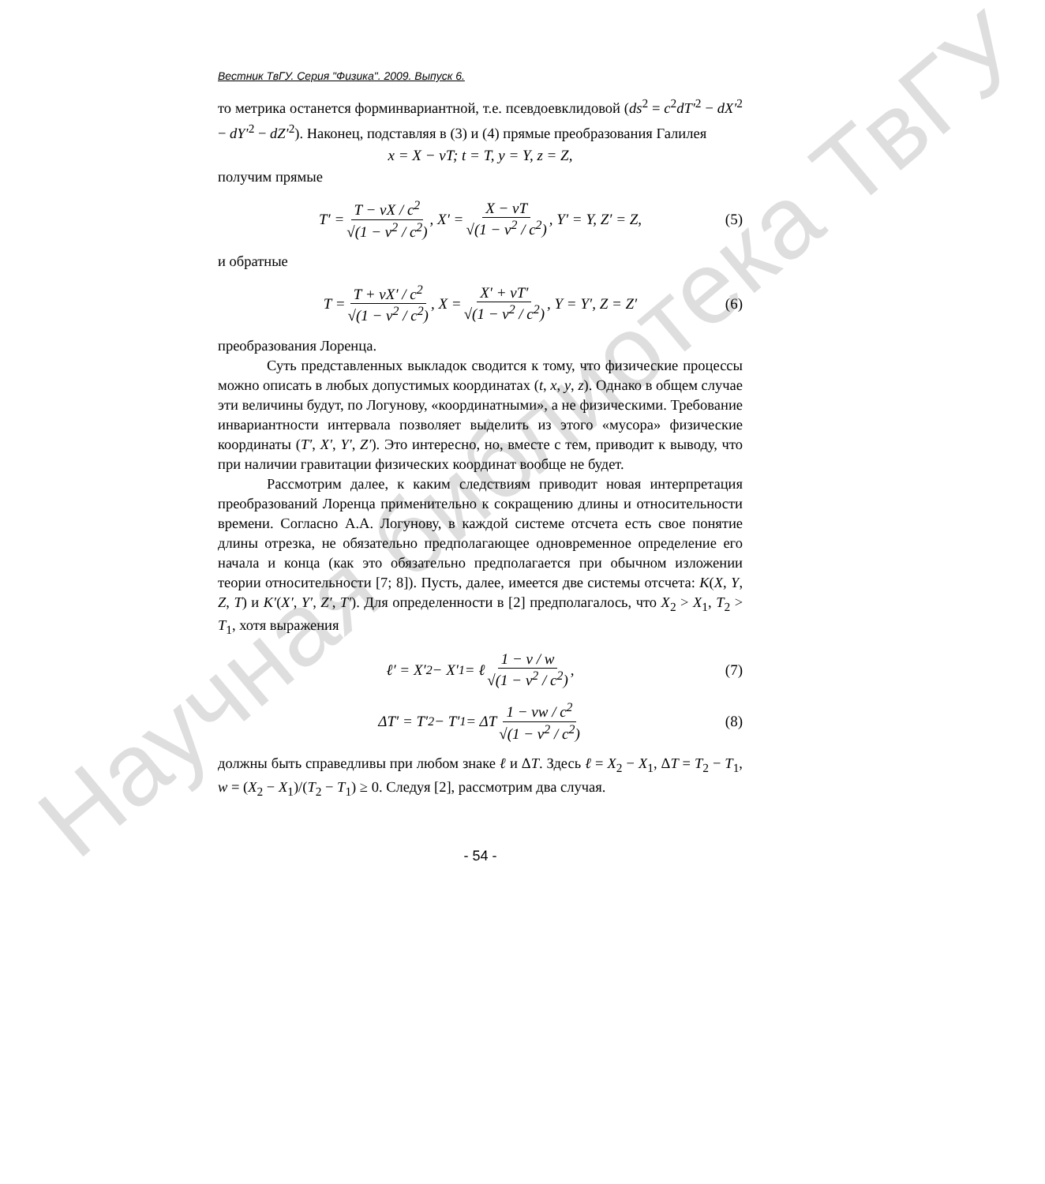Научная библиотека ТвГУ
Вестник ТвГУ. Серия "Физика". 2009. Выпуск 6.
то метрика останется форминвариантной, т.е. псевдоевклидовой (ds<sup>2</sup> = c<sup>2</sup>dT′<sup>2</sup> − dX′<sup>2</sup> − dY′<sup>2</sup> − dZ′<sup>2</sup>). Наконец, подставляя в (3) и (4) прямые преобразования Галилея
x = X − vT; t = T, y = Y, z = Z,
получим прямые
T′ = T − vX / c<sup>2</sup> √(1 − v<sup>2</sup> / c<sup>2</sup>), X′ = X − vT √(1 − v<sup>2</sup> / c<sup>2</sup>), Y′ = Y, Z′ = Z, (5)
и обратные
T = T + vX′ / c<sup>2</sup> √(1 − v<sup>2</sup> / c<sup>2</sup>), X = X′ + vT′ √(1 − v<sup>2</sup> / c<sup>2</sup>), Y = Y′, Z = Z′ (6)
преобразования Лоренца.
Суть представленных выкладок сводится к тому, что физические процессы можно описать в любых допустимых координатах (t, x, y, z). Однако в общем случае эти величины будут, по Логунову, «координатными», а не физическими. Требование инвариантности интервала позволяет выделить из этого «мусора» физические координаты (T′, X′, Y′, Z′). Это интересно, но, вместе с тем, приводит к выводу, что при наличии гравитации физических координат вообще не будет.
Рассмотрим далее, к каким следствиям приводит новая интерпретация преобразований Лоренца применительно к сокращению длины и относительности времени. Согласно А.А. Логунову, в каждой системе отсчета есть свое понятие длины отрезка, не обязательно предполагающее одновременное определение его начала и конца (как это обязательно предполагается при обычном изложении теории относительности [7; 8]). Пусть, далее, имеется две системы отсчета: K(X, Y, Z, T) и K′(X′, Y′, Z′, T′). Для определенности в [2] предполагалось, что X<sub>2</sub> > X<sub>1</sub>, T<sub>2</sub> > T<sub>1</sub>, хотя выражения
ℓ′ = X′<sub>2</sub> − X′<sub>1</sub> = ℓ 1 − v / w √(1 − v<sup>2</sup> / c<sup>2</sup>), (7)
ΔT′ = T′<sub>2</sub> − T′<sub>1</sub> = ΔT 1 − vw / c<sup>2</sup> √(1 − v<sup>2</sup> / c<sup>2</sup>) (8)
должны быть справедливы при любом знаке ℓ и ΔT. Здесь ℓ = X<sub>2</sub> − X<sub>1</sub>, ΔT = T<sub>2</sub> − T<sub>1</sub>, w = (X<sub>2</sub> − X<sub>1</sub>)/(T<sub>2</sub> − T<sub>1</sub>) ≥ 0. Следуя [2], рассмотрим два случая.
- 54 -